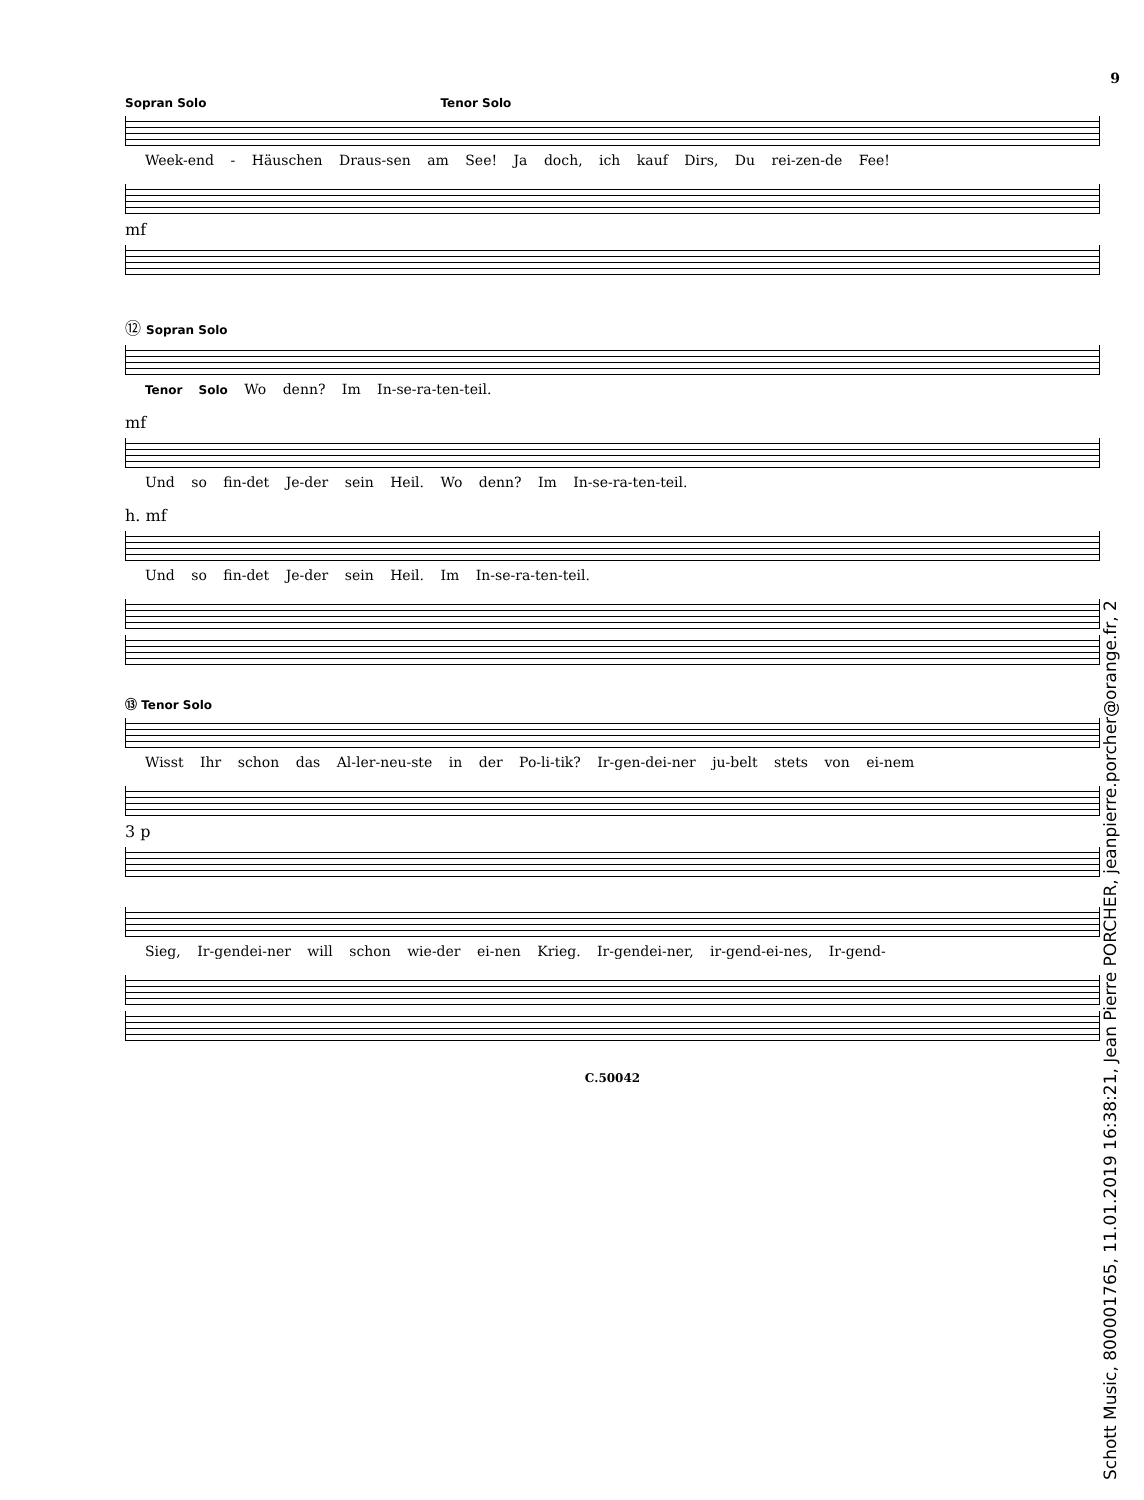9
Sopran Solo Tenor Solo
Week-end - Häuschen Draus-sen am See! Ja doch, ich kauf Dirs, Du rei-zen-de Fee!
mf
⑫ Sopran Solo
Tenor Solo Wo denn? Im In-se-ra-ten-teil.
mf
Und so fin-det Je-der sein Heil. Wo denn? Im In-se-ra-ten-teil.
h. mf
Und so fin-det Je-der sein Heil. Im In-se-ra-ten-teil.
⑬ Tenor Solo
Wisst Ihr schon das Al-ler-neu-ste in der Po-li-tik? Ir-gen-dei-ner ju-belt stets von ei-nem
3 p
Sieg, Ir-gendei-ner will schon wie-der ei-nen Krieg. Ir-gendei-ner, ir-gend-ei-nes, Ir-gend-
C.50042
Schott Music, 800001765, 11.01.2019 16:38:21, Jean Pierre PORCHER, jeanpierre.porcher@orange.fr, 2